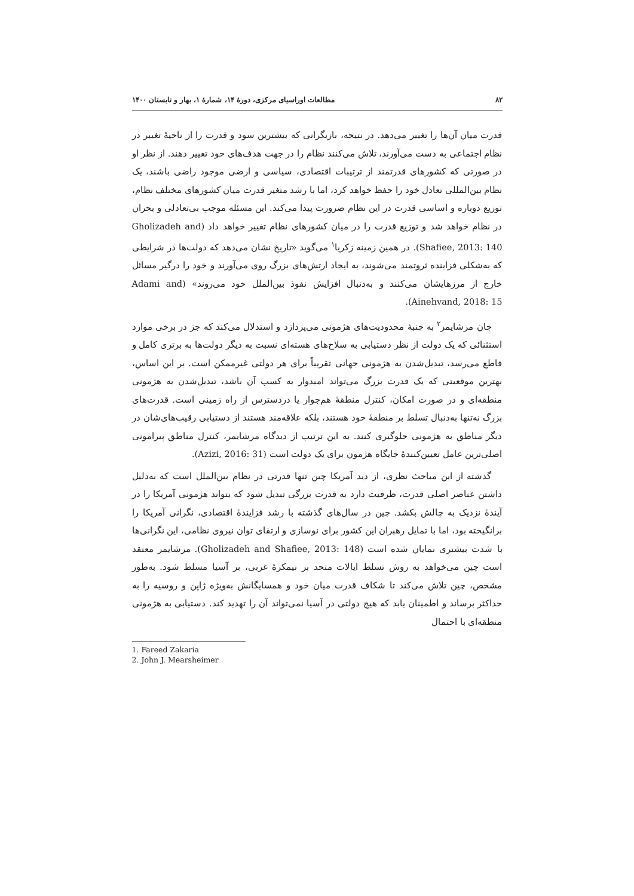۸۲ مطالعات اوراسیای مرکزی، دورهٔ ۱۴، شمارهٔ ۱، بهار و تابستان ۱۴۰۰
قدرت میان آن‌ها را تغییر می‌دهد. در نتیجه، بازیگرانی که بیشترین سود و قدرت را از ناحیهٔ تغییر در نظام اجتماعی به دست می‌آورند، تلاش می‌کنند نظام را در جهت هدف‌های خود تغییر دهند. از نظر او در صورتی که کشورهای قدرتمند از ترتیبات اقتصادی، سیاسی و ارضی موجود راضی باشند، یک نظام بین‌المللی تعادل خود را حفظ خواهد کرد، اما با رشد متغیر قدرت میان کشورهای مختلف نظام، توزیع دوباره و اساسی قدرت در این نظام ضرورت پیدا می‌کند. این مسئله موجب بی‌تعادلی و بحران در نظام خواهد شد و توزیع قدرت را در میان کشورهای نظام تغییر خواهد داد (Gholizadeh and Shafiee, 2013: 140). در همین زمینه زکریا<sup>۱</sup> می‌گوید «تاریخ نشان می‌دهد که دولت‌ها در شرایطی که به‌شکلی فزاینده ثروتمند می‌شوند، به ایجاد ارتش‌های بزرگ روی می‌آورند و خود را درگیر مسائل خارج از مرزهایشان می‌کنند و به‌دنبال افزایش نفوذ بین‌الملل خود می‌روند» (Adami and Ainehvand, 2018: 15).
جان مرشایمر<sup>۲</sup> به جنبهٔ محدودیت‌های هژمونی می‌پردازد و استدلال می‌کند که جز در برخی موارد استثنائی که یک دولت از نظر دستیابی به سلاح‌های هسته‌ای نسبت به دیگر دولت‌ها به برتری کامل و قاطع می‌رسد، تبدیل‌شدن به هژمونی جهانی تقریباً برای هر دولتی غیرممکن است. بر این اساس، بهترین موقعیتی که یک قدرت بزرگ می‌تواند امیدوار به کسب آن باشد، تبدیل‌شدن به هژمونی منطقه‌ای و در صورت امکان، کنترل منطقهٔ هم‌جوار یا دردسترس از راه زمینی است. قدرت‌های بزرگ نه‌تنها به‌دنبال تسلط بر منطقهٔ خود هستند، بلکه علاقه‌مند هستند از دستیابی رقیب‌های‌شان در دیگر مناطق به هژمونی جلوگیری کنند. به این ترتیب از دیدگاه مرشایمر، کنترل مناطق پیرامونی اصلی‌ترین عامل تعیین‌کنندهٔ جایگاه هژمون برای یک دولت است (Azizi, 2016: 31).
گذشته از این مباحث نظری، از دید آمریکا چین تنها قدرتی در نظام بین‌الملل است که به‌دلیل داشتن عناصر اصلی قدرت، ظرفیت دارد به قدرت بزرگی تبدیل شود که بتواند هژمونی آمریکا را در آیندهٔ نزدیک به چالش بکشد. چین در سال‌های گذشته با رشد فزایندهٔ اقتصادی، نگرانی آمریکا را برانگیخته بود، اما با تمایل رهبران این کشور برای نوسازی و ارتقای توان نیروی نظامی، این نگرانی‌ها با شدت بیشتری نمایان شده است (Gholizadeh and Shafiee, 2013: 148). مرشایمر معتقد است چین می‌خواهد به روش تسلط ایالات متحد بر نیمکرهٔ غربی، بر آسیا مسلط شود. به‌طور مشخص، چین تلاش می‌کند تا شکاف قدرت میان خود و همسایگانش به‌ویژه ژاپن و روسیه را به حداکثر برساند و اطمینان یابد که هیچ دولتی در آسیا نمی‌تواند آن را تهدید کند. دستیابی به هژمونی منطقه‌ای با احتمال
1. Fareed Zakaria
2. John J. Mearsheimer